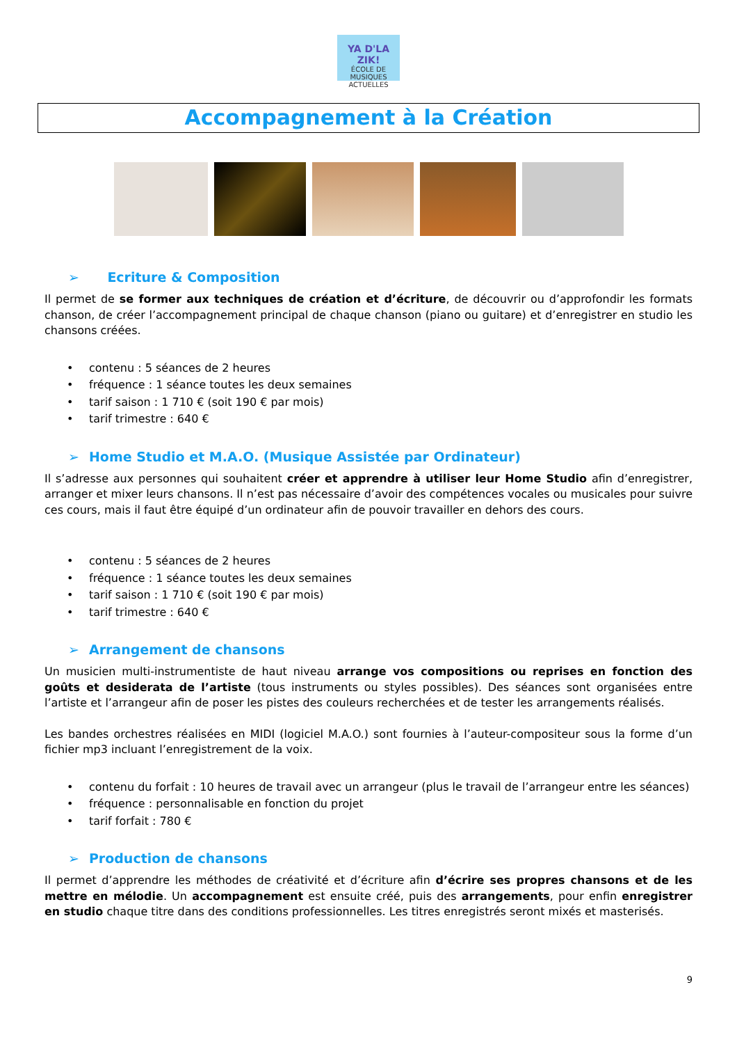YA D'LA ZIK!
ÉCOLE DE MUSIQUES ACTUELLES
Accompagnement à la Création
➢ Ecriture & Composition
Il permet de se former aux techniques de création et d’écriture, de découvrir ou d’approfondir les formats chanson, de créer l’accompagnement principal de chaque chanson (piano ou guitare) et d’enregistrer en studio les chansons créées.
• contenu : 5 séances de 2 heures
• fréquence : 1 séance toutes les deux semaines
• tarif saison : 1 710 € (soit 190 € par mois)
• tarif trimestre : 640 €
➢ Home Studio et M.A.O. (Musique Assistée par Ordinateur)
Il s’adresse aux personnes qui souhaitent créer et apprendre à utiliser leur Home Studio afin d’enregistrer, arranger et mixer leurs chansons. Il n’est pas nécessaire d’avoir des compétences vocales ou musicales pour suivre ces cours, mais il faut être équipé d’un ordinateur afin de pouvoir travailler en dehors des cours.
• contenu : 5 séances de 2 heures
• fréquence : 1 séance toutes les deux semaines
• tarif saison : 1 710 € (soit 190 € par mois)
• tarif trimestre : 640 €
➢ Arrangement de chansons
Un musicien multi-instrumentiste de haut niveau arrange vos compositions ou reprises en fonction des goûts et desiderata de l’artiste (tous instruments ou styles possibles). Des séances sont organisées entre l’artiste et l’arrangeur afin de poser les pistes des couleurs recherchées et de tester les arrangements réalisés.
Les bandes orchestres réalisées en MIDI (logiciel M.A.O.) sont fournies à l’auteur-compositeur sous la forme d’un fichier mp3 incluant l’enregistrement de la voix.
• contenu du forfait : 10 heures de travail avec un arrangeur (plus le travail de l’arrangeur entre les séances)
• fréquence : personnalisable en fonction du projet
• tarif forfait : 780 €
➢ Production de chansons
Il permet d’apprendre les méthodes de créativité et d’écriture afin d’écrire ses propres chansons et de les mettre en mélodie. Un accompagnement est ensuite créé, puis des arrangements, pour enfin enregistrer en studio chaque titre dans des conditions professionnelles. Les titres enregistrés seront mixés et masterisés.
9